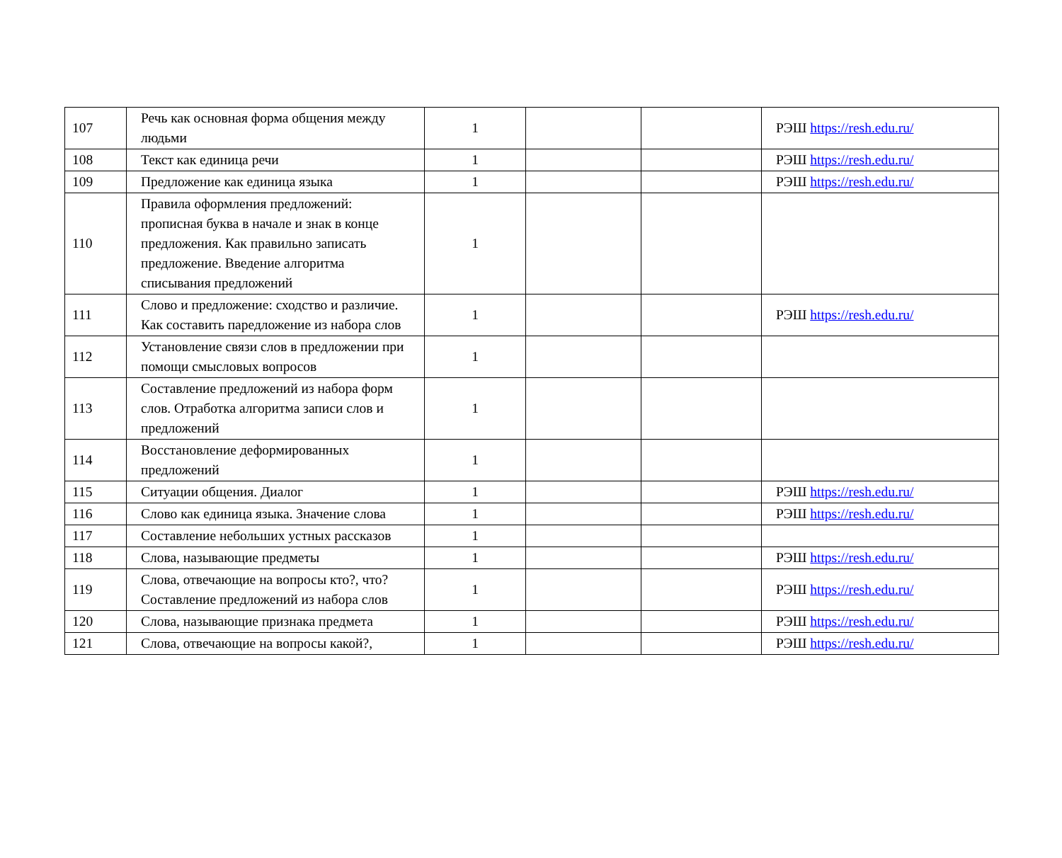| 107 | Речь как основная форма общения между людьми | 1 | | | РЭШ https://resh.edu.ru/ |
| 108 | Текст как единица речи | 1 | | | РЭШ https://resh.edu.ru/ |
| 109 | Предложение как единица языка | 1 | | | РЭШ https://resh.edu.ru/ |
| 110 | Правила оформления предложений: прописная буква в начале и знак в конце предложения. Как правильно записать предложение. Введение алгоритма списывания предложений | 1 | | | |
| 111 | Слово и предложение: сходство и различие. Как составить паредложение из набора слов | 1 | | | РЭШ https://resh.edu.ru/ |
| 112 | Установление связи слов в предложении при помощи смысловых вопросов | 1 | | | |
| 113 | Составление предложений из набора форм слов. Отработка алгоритма записи слов и предложений | 1 | | | |
| 114 | Восстановление деформированных предложений | 1 | | | |
| 115 | Ситуации общения. Диалог | 1 | | | РЭШ https://resh.edu.ru/ |
| 116 | Слово как единица языка. Значение слова | 1 | | | РЭШ https://resh.edu.ru/ |
| 117 | Составление небольших устных рассказов | 1 | | | |
| 118 | Слова, называющие предметы | 1 | | | РЭШ https://resh.edu.ru/ |
| 119 | Слова, отвечающие на вопросы кто?, что? Составление предложений из набора слов | 1 | | | РЭШ https://resh.edu.ru/ |
| 120 | Слова, называющие признака предмета | 1 | | | РЭШ https://resh.edu.ru/ |
| 121 | Слова, отвечающие на вопросы какой?, | 1 | | | РЭШ https://resh.edu.ru/ |